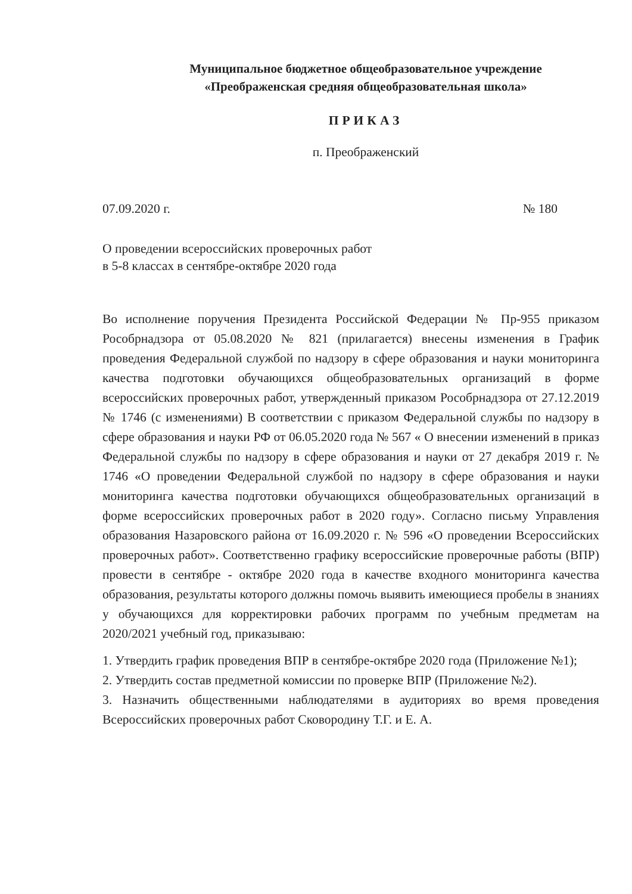Муниципальное бюджетное общеобразовательное учреждение
«Преображенская средняя общеобразовательная школа»
ПРИКАЗ
п. Преображенский
07.09.2020 г. № 180
О проведении всероссийских проверочных работ
в 5-8 классах в сентябре-октябре 2020 года
Во исполнение поручения Президента Российской Федерации № Пр-955 приказом Рособрнадзора от 05.08.2020 № 821 (прилагается) внесены изменения в График проведения Федеральной службой по надзору в сфере образования и науки мониторинга качества подготовки обучающихся общеобразовательных организаций в форме всероссийских проверочных работ, утвержденный приказом Рособрнадзора от 27.12.2019 № 1746 (с изменениями) В соответствии с приказом Федеральной службы по надзору в сфере образования и науки РФ от 06.05.2020 года № 567 « О внесении изменений в приказ Федеральной службы по надзору в сфере образования и науки от 27 декабря 2019 г. № 1746 «О проведении Федеральной службой по надзору в сфере образования и науки мониторинга качества подготовки обучающихся общеобразовательных организаций в форме всероссийских проверочных работ в 2020 году». Согласно письму Управления образования Назаровского района от 16.09.2020 г. № 596 «О проведении Всероссийских проверочных работ». Соответственно графику всероссийские проверочные работы (ВПР) провести в сентябре - октябре 2020 года в качестве входного мониторинга качества образования, результаты которого должны помочь выявить имеющиеся пробелы в знаниях у обучающихся для корректировки рабочих программ по учебным предметам на 2020/2021 учебный год, приказываю:
1. Утвердить график проведения ВПР в сентябре-октябре 2020 года (Приложение №1);
2. Утвердить состав предметной комиссии по проверке ВПР (Приложение №2).
3. Назначить общественными наблюдателями в аудиториях во время проведения Всероссийских проверочных работ Сковородину Т.Г. и Е. А.